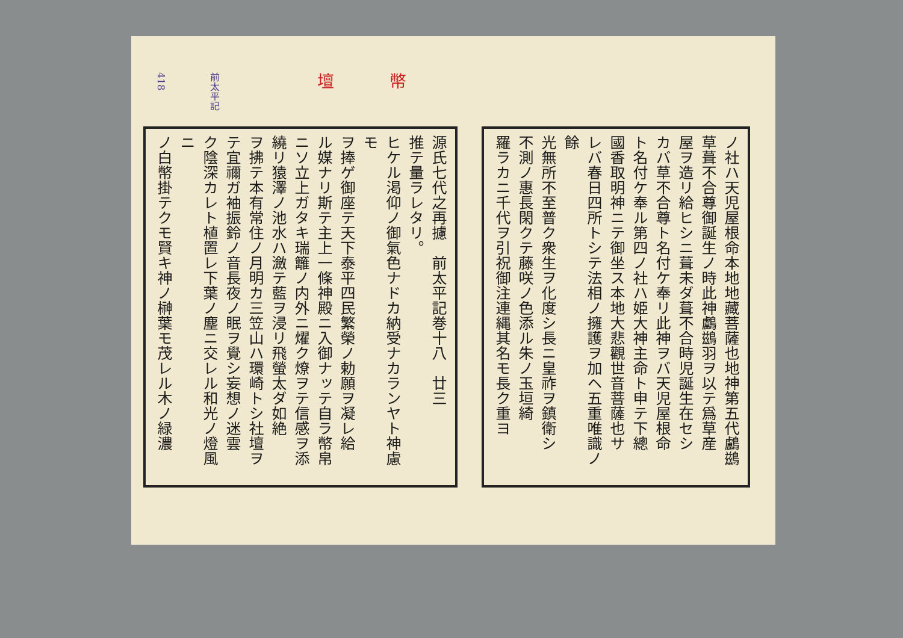418
前太平記
壇
幣
源氏七代之再攄　前太平記巻十八　廿三
推テ量ラレタリ。
ヒケル渇仰ノ御氣色ナドカ納受ナカランヤト神慮モ
ヲ捧ゲ御座テ天下泰平四民繁榮ノ勅願ヲ凝レ給
ル媒ナリ斯テ主上一條神殿ニ入御ナッテ自ラ幣帛
ニソ立上ガタキ瑞籬ノ内外ニ燿ク燎ヲテ信感ヲ添
繞リ猿澤ノ池水ハ瀲テ藍ヲ浸リ飛螢太ダ如絶
ヲ拂テ本有常住ノ月明カ三笠山ハ環崎トシ社壇ヲ
テ宜禰ガ袖振鈴ノ音長夜ノ眠ヲ覺シ妄想ノ迷雲
ク陰深カレト植置レ下葉ノ塵ニ交レル和光ノ燈風ニ
ノ白幣掛テクモ賢キ神ノ榊葉モ茂レル木ノ緑濃
ノ社ハ天児屋根命本地地藏菩薩也地神第五代鸕鷀
草葺不合尊御誕生ノ時此神鸕鷀羽ヲ以テ爲草産
屋ヲ造リ給ヒシニ葺未ダ葺不合時児誕生在セシ
カバ草不合尊ト名付ケ奉リ此神ヲバ天児屋根命
ト名付ケ奉ル第四ノ社ハ姫大神主命ト申テ下總
國香取明神ニテ御坐ス本地大悲觀世音菩薩也サ
レバ春日四所トシテ法相ノ擁護ヲ加ヘ五重唯識ノ餘
光無所不至普ク衆生ヲ化度シ長ニ皇祚ヲ鎮衛シ
不測ノ惠長閑クテ藤咲ノ色添ル朱ノ玉垣綺
羅ラカニ千代ヲ引祝御注連縄其名モ長ク重ヨ